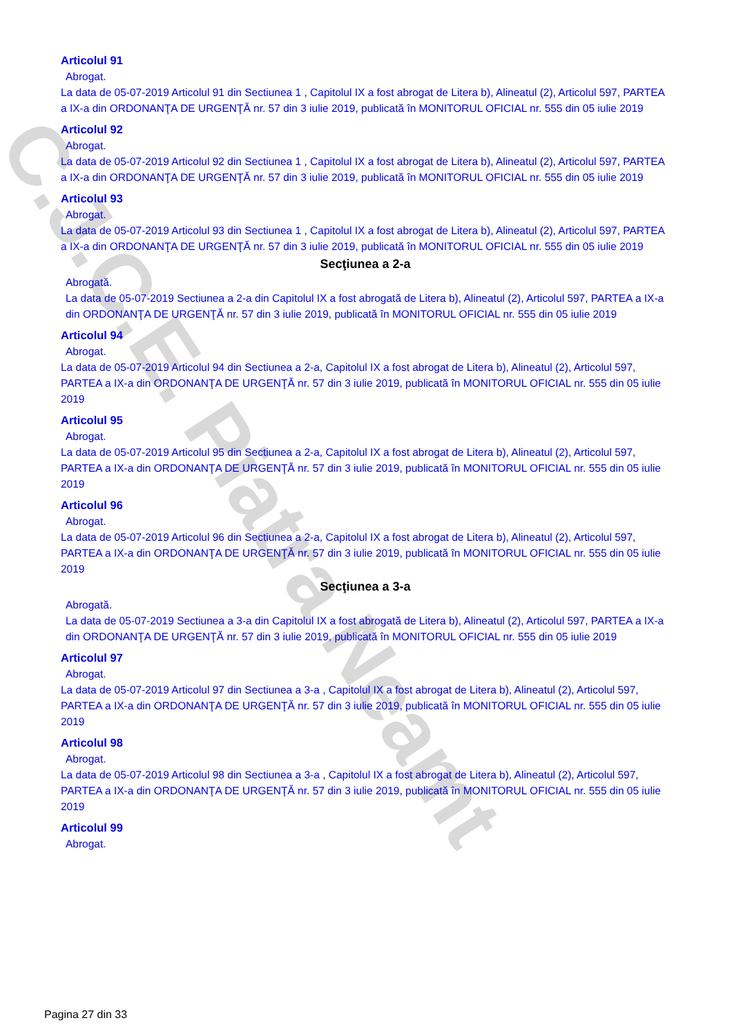C.J.C.E. Piatra Neamt
Articolul 91
Abrogat.
La data de 05-07-2019 Articolul 91 din Sectiunea 1 , Capitolul IX a fost abrogat de Litera b), Alineatul (2), Articolul 597, PARTEA a IX-a din ORDONANŢA DE URGENŢĂ nr. 57 din 3 iulie 2019, publicată în MONITORUL OFICIAL nr. 555 din 05 iulie 2019
Articolul 92
Abrogat.
La data de 05-07-2019 Articolul 92 din Sectiunea 1 , Capitolul IX a fost abrogat de Litera b), Alineatul (2), Articolul 597, PARTEA a IX-a din ORDONANŢA DE URGENŢĂ nr. 57 din 3 iulie 2019, publicată în MONITORUL OFICIAL nr. 555 din 05 iulie 2019
Articolul 93
Abrogat.
La data de 05-07-2019 Articolul 93 din Sectiunea 1 , Capitolul IX a fost abrogat de Litera b), Alineatul (2), Articolul 597, PARTEA a IX-a din ORDONANŢA DE URGENŢĂ nr. 57 din 3 iulie 2019, publicată în MONITORUL OFICIAL nr. 555 din 05 iulie 2019
Secţiunea a 2-a
Abrogată.
La data de 05-07-2019 Sectiunea a 2-a din Capitolul IX a fost abrogată de Litera b), Alineatul (2), Articolul 597, PARTEA a IX-a din ORDONANŢA DE URGENŢĂ nr. 57 din 3 iulie 2019, publicată în MONITORUL OFICIAL nr. 555 din 05 iulie 2019
Articolul 94
Abrogat.
La data de 05-07-2019 Articolul 94 din Sectiunea a 2-a, Capitolul IX a fost abrogat de Litera b), Alineatul (2), Articolul 597, PARTEA a IX-a din ORDONANŢA DE URGENŢĂ nr. 57 din 3 iulie 2019, publicată în MONITORUL OFICIAL nr. 555 din 05 iulie 2019
Articolul 95
Abrogat.
La data de 05-07-2019 Articolul 95 din Sectiunea a 2-a, Capitolul IX a fost abrogat de Litera b), Alineatul (2), Articolul 597, PARTEA a IX-a din ORDONANŢA DE URGENŢĂ nr. 57 din 3 iulie 2019, publicată în MONITORUL OFICIAL nr. 555 din 05 iulie 2019
Articolul 96
Abrogat.
La data de 05-07-2019 Articolul 96 din Sectiunea a 2-a, Capitolul IX a fost abrogat de Litera b), Alineatul (2), Articolul 597, PARTEA a IX-a din ORDONANŢA DE URGENŢĂ nr. 57 din 3 iulie 2019, publicată în MONITORUL OFICIAL nr. 555 din 05 iulie 2019
Secţiunea a 3-a
Abrogată.
La data de 05-07-2019 Sectiunea a 3-a din Capitolul IX a fost abrogată de Litera b), Alineatul (2), Articolul 597, PARTEA a IX-a din ORDONANŢA DE URGENŢĂ nr. 57 din 3 iulie 2019, publicată în MONITORUL OFICIAL nr. 555 din 05 iulie 2019
Articolul 97
Abrogat.
La data de 05-07-2019 Articolul 97 din Sectiunea a 3-a , Capitolul IX a fost abrogat de Litera b), Alineatul (2), Articolul 597, PARTEA a IX-a din ORDONANŢA DE URGENŢĂ nr. 57 din 3 iulie 2019, publicată în MONITORUL OFICIAL nr. 555 din 05 iulie 2019
Articolul 98
Abrogat.
La data de 05-07-2019 Articolul 98 din Sectiunea a 3-a , Capitolul IX a fost abrogat de Litera b), Alineatul (2), Articolul 597, PARTEA a IX-a din ORDONANŢA DE URGENŢĂ nr. 57 din 3 iulie 2019, publicată în MONITORUL OFICIAL nr. 555 din 05 iulie 2019
Articolul 99
Abrogat.
Pagina 27 din 33